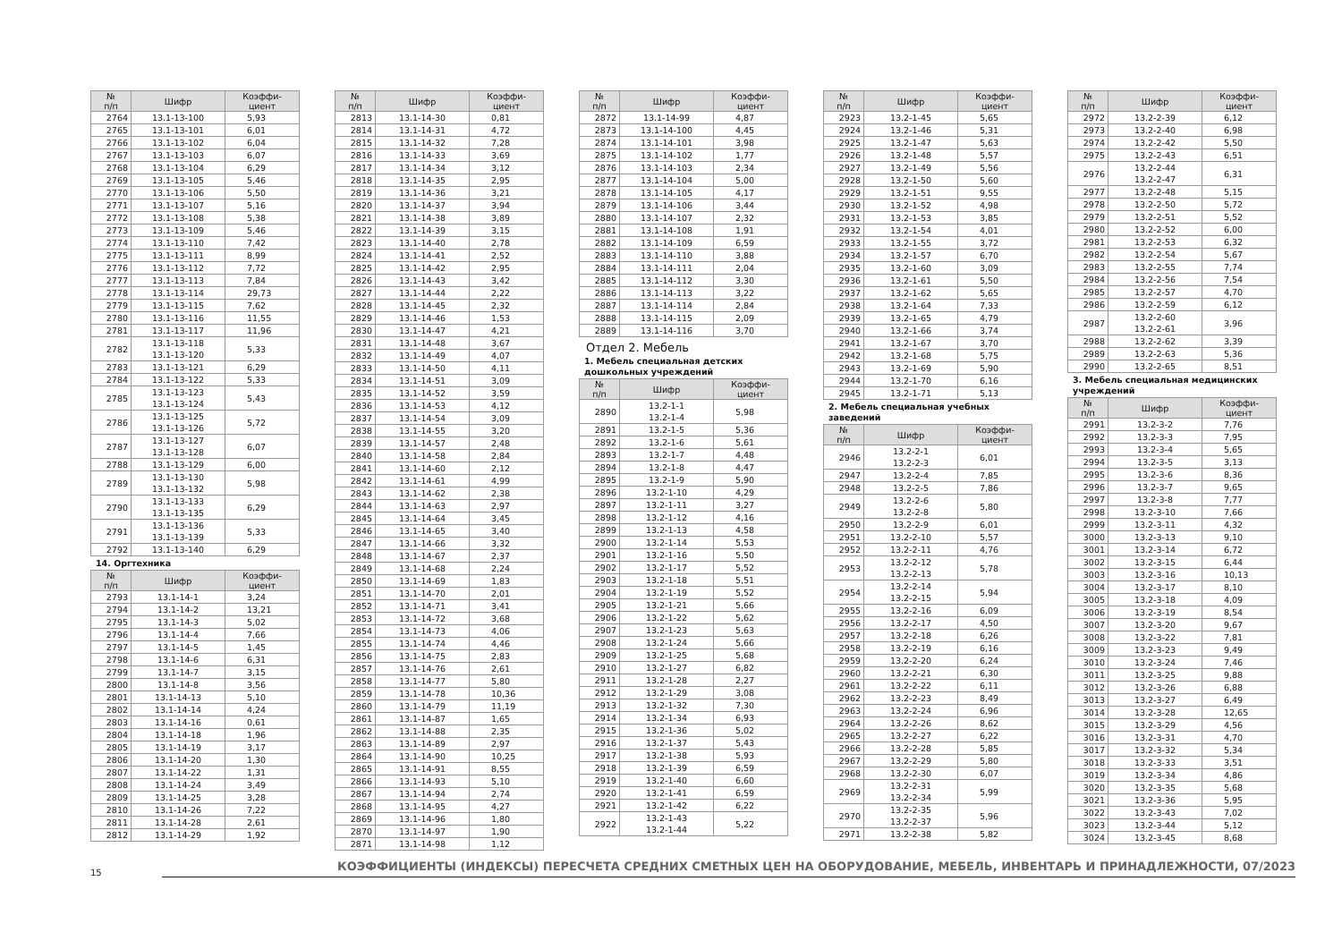| № п/п | Шифр | Коэффи- циент |
| --- | --- | --- |
| 2764 | 13.1-13-100 | 5,93 |
| 2765 | 13.1-13-101 | 6,01 |
| 2766 | 13.1-13-102 | 6,04 |
| 2767 | 13.1-13-103 | 6,07 |
| 2768 | 13.1-13-104 | 6,29 |
| 2769 | 13.1-13-105 | 5,46 |
| 2770 | 13.1-13-106 | 5,50 |
| 2771 | 13.1-13-107 | 5,16 |
| 2772 | 13.1-13-108 | 5,38 |
| 2773 | 13.1-13-109 | 5,46 |
| 2774 | 13.1-13-110 | 7,42 |
| 2775 | 13.1-13-111 | 8,99 |
| 2776 | 13.1-13-112 | 7,72 |
| 2777 | 13.1-13-113 | 7,84 |
| 2778 | 13.1-13-114 | 29,73 |
| 2779 | 13.1-13-115 | 7,62 |
| 2780 | 13.1-13-116 | 11,55 |
| 2781 | 13.1-13-117 | 11,96 |
| 2782 | 13.1-13-118 13.1-13-120 | 5,33 |
| 2783 | 13.1-13-121 | 6,29 |
| 2784 | 13.1-13-122 | 5,33 |
| 2785 | 13.1-13-123 13.1-13-124 | 5,43 |
| 2786 | 13.1-13-125 13.1-13-126 | 5,72 |
| 2787 | 13.1-13-127 13.1-13-128 | 6,07 |
| 2788 | 13.1-13-129 | 6,00 |
| 2789 | 13.1-13-130 13.1-13-132 | 5,98 |
| 2790 | 13.1-13-133 13.1-13-135 | 6,29 |
| 2791 | 13.1-13-136 13.1-13-139 | 5,33 |
| 2792 | 13.1-13-140 | 6,29 |
14. Оргтехника
| № п/п | Шифр | Коэффи- циент |
| --- | --- | --- |
| 2793 | 13.1-14-1 | 3,24 |
| 2794 | 13.1-14-2 | 13,21 |
| 2795 | 13.1-14-3 | 5,02 |
| 2796 | 13.1-14-4 | 7,66 |
| 2797 | 13.1-14-5 | 1,45 |
| 2798 | 13.1-14-6 | 6,31 |
| 2799 | 13.1-14-7 | 3,15 |
| 2800 | 13.1-14-8 | 3,56 |
| 2801 | 13.1-14-13 | 5,10 |
| 2802 | 13.1-14-14 | 4,24 |
| 2803 | 13.1-14-16 | 0,61 |
| 2804 | 13.1-14-18 | 1,96 |
| 2805 | 13.1-14-19 | 3,17 |
| 2806 | 13.1-14-20 | 1,30 |
| 2807 | 13.1-14-22 | 1,31 |
| 2808 | 13.1-14-24 | 3,49 |
| 2809 | 13.1-14-25 | 3,28 |
| 2810 | 13.1-14-26 | 7,22 |
| 2811 | 13.1-14-28 | 2,61 |
| 2812 | 13.1-14-29 | 1,92 |
| № п/п | Шифр | Коэффи- циент |
| --- | --- | --- |
| 2813 | 13.1-14-30 | 0,81 |
| 2814 | 13.1-14-31 | 4,72 |
| 2815 | 13.1-14-32 | 7,28 |
| 2816 | 13.1-14-33 | 3,69 |
| 2817 | 13.1-14-34 | 3,12 |
| 2818 | 13.1-14-35 | 2,95 |
| 2819 | 13.1-14-36 | 3,21 |
| 2820 | 13.1-14-37 | 3,94 |
| 2821 | 13.1-14-38 | 3,89 |
| 2822 | 13.1-14-39 | 3,15 |
| 2823 | 13.1-14-40 | 2,78 |
| 2824 | 13.1-14-41 | 2,52 |
| 2825 | 13.1-14-42 | 2,95 |
| 2826 | 13.1-14-43 | 3,42 |
| 2827 | 13.1-14-44 | 2,22 |
| 2828 | 13.1-14-45 | 2,32 |
| 2829 | 13.1-14-46 | 1,53 |
| 2830 | 13.1-14-47 | 4,21 |
| 2831 | 13.1-14-48 | 3,67 |
| 2832 | 13.1-14-49 | 4,07 |
| 2833 | 13.1-14-50 | 4,11 |
| 2834 | 13.1-14-51 | 3,09 |
| 2835 | 13.1-14-52 | 3,59 |
| 2836 | 13.1-14-53 | 4,12 |
| 2837 | 13.1-14-54 | 3,09 |
| 2838 | 13.1-14-55 | 3,20 |
| 2839 | 13.1-14-57 | 2,48 |
| 2840 | 13.1-14-58 | 2,84 |
| 2841 | 13.1-14-60 | 2,12 |
| 2842 | 13.1-14-61 | 4,99 |
| 2843 | 13.1-14-62 | 2,38 |
| 2844 | 13.1-14-63 | 2,97 |
| 2845 | 13.1-14-64 | 3,45 |
| 2846 | 13.1-14-65 | 3,40 |
| 2847 | 13.1-14-66 | 3,32 |
| 2848 | 13.1-14-67 | 2,37 |
| 2849 | 13.1-14-68 | 2,24 |
| 2850 | 13.1-14-69 | 1,83 |
| 2851 | 13.1-14-70 | 2,01 |
| 2852 | 13.1-14-71 | 3,41 |
| 2853 | 13.1-14-72 | 3,68 |
| 2854 | 13.1-14-73 | 4,06 |
| 2855 | 13.1-14-74 | 4,46 |
| 2856 | 13.1-14-75 | 2,83 |
| 2857 | 13.1-14-76 | 2,61 |
| 2858 | 13.1-14-77 | 5,80 |
| 2859 | 13.1-14-78 | 10,36 |
| 2860 | 13.1-14-79 | 11,19 |
| 2861 | 13.1-14-87 | 1,65 |
| 2862 | 13.1-14-88 | 2,35 |
| 2863 | 13.1-14-89 | 2,97 |
| 2864 | 13.1-14-90 | 10,25 |
| 2865 | 13.1-14-91 | 8,55 |
| 2866 | 13.1-14-93 | 5,10 |
| 2867 | 13.1-14-94 | 2,74 |
| 2868 | 13.1-14-95 | 4,27 |
| 2869 | 13.1-14-96 | 1,80 |
| 2870 | 13.1-14-97 | 1,90 |
| 2871 | 13.1-14-98 | 1,12 |
| № п/п | Шифр | Коэффи- циент |
| --- | --- | --- |
| 2872 | 13.1-14-99 | 4,87 |
| 2873 | 13.1-14-100 | 4,45 |
| 2874 | 13.1-14-101 | 3,98 |
| 2875 | 13.1-14-102 | 1,77 |
| 2876 | 13.1-14-103 | 2,34 |
| 2877 | 13.1-14-104 | 5,00 |
| 2878 | 13.1-14-105 | 4,17 |
| 2879 | 13.1-14-106 | 3,44 |
| 2880 | 13.1-14-107 | 2,32 |
| 2881 | 13.1-14-108 | 1,91 |
| 2882 | 13.1-14-109 | 6,59 |
| 2883 | 13.1-14-110 | 3,88 |
| 2884 | 13.1-14-111 | 2,04 |
| 2885 | 13.1-14-112 | 3,30 |
| 2886 | 13.1-14-113 | 3,22 |
| 2887 | 13.1-14-114 | 2,84 |
| 2888 | 13.1-14-115 | 2,09 |
| 2889 | 13.1-14-116 | 3,70 |
Отдел 2. Мебель
1. Мебель специальная детских дошкольных учреждений
| № п/п | Шифр | Коэффи- циент |
| --- | --- | --- |
| 2890 | 13.2-1-1 13.2-1-4 | 5,98 |
| 2891 | 13.2-1-5 | 5,36 |
| 2892 | 13.2-1-6 | 5,61 |
| 2893 | 13.2-1-7 | 4,48 |
| 2894 | 13.2-1-8 | 4,47 |
| 2895 | 13.2-1-9 | 5,90 |
| 2896 | 13.2-1-10 | 4,29 |
| 2897 | 13.2-1-11 | 3,27 |
| 2898 | 13.2-1-12 | 4,16 |
| 2899 | 13.2-1-13 | 4,58 |
| 2900 | 13.2-1-14 | 5,53 |
| 2901 | 13.2-1-16 | 5,50 |
| 2902 | 13.2-1-17 | 5,52 |
| 2903 | 13.2-1-18 | 5,51 |
| 2904 | 13.2-1-19 | 5,52 |
| 2905 | 13.2-1-21 | 5,66 |
| 2906 | 13.2-1-22 | 5,62 |
| 2907 | 13.2-1-23 | 5,63 |
| 2908 | 13.2-1-24 | 5,66 |
| 2909 | 13.2-1-25 | 5,68 |
| 2910 | 13.2-1-27 | 6,82 |
| 2911 | 13.2-1-28 | 2,27 |
| 2912 | 13.2-1-29 | 3,08 |
| 2913 | 13.2-1-32 | 7,30 |
| 2914 | 13.2-1-34 | 6,93 |
| 2915 | 13.2-1-36 | 5,02 |
| 2916 | 13.2-1-37 | 5,43 |
| 2917 | 13.2-1-38 | 5,93 |
| 2918 | 13.2-1-39 | 6,59 |
| 2919 | 13.2-1-40 | 6,60 |
| 2920 | 13.2-1-41 | 6,59 |
| 2921 | 13.2-1-42 | 6,22 |
| 2922 | 13.2-1-43 13.2-1-44 | 5,22 |
| № п/п | Шифр | Коэффи- циент |
| --- | --- | --- |
| 2923 | 13.2-1-45 | 5,65 |
| 2924 | 13.2-1-46 | 5,31 |
| 2925 | 13.2-1-47 | 5,63 |
| 2926 | 13.2-1-48 | 5,57 |
| 2927 | 13.2-1-49 | 5,56 |
| 2928 | 13.2-1-50 | 5,60 |
| 2929 | 13.2-1-51 | 9,55 |
| 2930 | 13.2-1-52 | 4,98 |
| 2931 | 13.2-1-53 | 3,85 |
| 2932 | 13.2-1-54 | 4,01 |
| 2933 | 13.2-1-55 | 3,72 |
| 2934 | 13.2-1-57 | 6,70 |
| 2935 | 13.2-1-60 | 3,09 |
| 2936 | 13.2-1-61 | 5,50 |
| 2937 | 13.2-1-62 | 5,65 |
| 2938 | 13.2-1-64 | 7,33 |
| 2939 | 13.2-1-65 | 4,79 |
| 2940 | 13.2-1-66 | 3,74 |
| 2941 | 13.2-1-67 | 3,70 |
| 2942 | 13.2-1-68 | 5,75 |
| 2943 | 13.2-1-69 | 5,90 |
| 2944 | 13.2-1-70 | 6,16 |
| 2945 | 13.2-1-71 | 5,13 |
2. Мебель специальная учебных заведений
| № п/п | Шифр | Коэффи- циент |
| --- | --- | --- |
| 2946 | 13.2-2-1 13.2-2-3 | 6,01 |
| 2947 | 13.2-2-4 | 7,85 |
| 2948 | 13.2-2-5 | 7,86 |
| 2949 | 13.2-2-6 13.2-2-8 | 5,80 |
| 2950 | 13.2-2-9 | 6,01 |
| 2951 | 13.2-2-10 | 5,57 |
| 2952 | 13.2-2-11 | 4,76 |
| 2953 | 13.2-2-12 13.2-2-13 | 5,78 |
| 2954 | 13.2-2-14 13.2-2-15 | 5,94 |
| 2955 | 13.2-2-16 | 6,09 |
| 2956 | 13.2-2-17 | 4,50 |
| 2957 | 13.2-2-18 | 6,26 |
| 2958 | 13.2-2-19 | 6,16 |
| 2959 | 13.2-2-20 | 6,24 |
| 2960 | 13.2-2-21 | 6,30 |
| 2961 | 13.2-2-22 | 6,11 |
| 2962 | 13.2-2-23 | 8,49 |
| 2963 | 13.2-2-24 | 6,96 |
| 2964 | 13.2-2-26 | 8,62 |
| 2965 | 13.2-2-27 | 6,22 |
| 2966 | 13.2-2-28 | 5,85 |
| 2967 | 13.2-2-29 | 5,80 |
| 2968 | 13.2-2-30 | 6,07 |
| 2969 | 13.2-2-31 13.2-2-34 | 5,99 |
| 2970 | 13.2-2-35 13.2-2-37 | 5,96 |
| 2971 | 13.2-2-38 | 5,82 |
| № п/п | Шифр | Коэффи- циент |
| --- | --- | --- |
| 2972 | 13.2-2-39 | 6,12 |
| 2973 | 13.2-2-40 | 6,98 |
| 2974 | 13.2-2-42 | 5,50 |
| 2975 | 13.2-2-43 | 6,51 |
| 2976 | 13.2-2-44 13.2-2-47 | 6,31 |
| 2977 | 13.2-2-48 | 5,15 |
| 2978 | 13.2-2-50 | 5,72 |
| 2979 | 13.2-2-51 | 5,52 |
| 2980 | 13.2-2-52 | 6,00 |
| 2981 | 13.2-2-53 | 6,32 |
| 2982 | 13.2-2-54 | 5,67 |
| 2983 | 13.2-2-55 | 7,74 |
| 2984 | 13.2-2-56 | 7,54 |
| 2985 | 13.2-2-57 | 4,70 |
| 2986 | 13.2-2-59 | 6,12 |
| 2987 | 13.2-2-60 13.2-2-61 | 3,96 |
| 2988 | 13.2-2-62 | 3,39 |
| 2989 | 13.2-2-63 | 5,36 |
| 2990 | 13.2-2-65 | 8,51 |
3. Мебель специальная медицинских учреждений
| № п/п | Шифр | Коэффи- циент |
| --- | --- | --- |
| 2991 | 13.2-3-2 | 7,76 |
| 2992 | 13.2-3-3 | 7,95 |
| 2993 | 13.2-3-4 | 5,65 |
| 2994 | 13.2-3-5 | 3,13 |
| 2995 | 13.2-3-6 | 8,36 |
| 2996 | 13.2-3-7 | 9,65 |
| 2997 | 13.2-3-8 | 7,77 |
| 2998 | 13.2-3-10 | 7,66 |
| 2999 | 13.2-3-11 | 4,32 |
| 3000 | 13.2-3-13 | 9,10 |
| 3001 | 13.2-3-14 | 6,72 |
| 3002 | 13.2-3-15 | 6,44 |
| 3003 | 13.2-3-16 | 10,13 |
| 3004 | 13.2-3-17 | 8,10 |
| 3005 | 13.2-3-18 | 4,09 |
| 3006 | 13.2-3-19 | 8,54 |
| 3007 | 13.2-3-20 | 9,67 |
| 3008 | 13.2-3-22 | 7,81 |
| 3009 | 13.2-3-23 | 9,49 |
| 3010 | 13.2-3-24 | 7,46 |
| 3011 | 13.2-3-25 | 9,88 |
| 3012 | 13.2-3-26 | 6,88 |
| 3013 | 13.2-3-27 | 6,49 |
| 3014 | 13.2-3-28 | 12,65 |
| 3015 | 13.2-3-29 | 4,56 |
| 3016 | 13.2-3-31 | 4,70 |
| 3017 | 13.2-3-32 | 5,34 |
| 3018 | 13.2-3-33 | 3,51 |
| 3019 | 13.2-3-34 | 4,86 |
| 3020 | 13.2-3-35 | 5,68 |
| 3021 | 13.2-3-36 | 5,95 |
| 3022 | 13.2-3-43 | 7,02 |
| 3023 | 13.2-3-44 | 5,12 |
| 3024 | 13.2-3-45 | 8,68 |
15
КОЭФФИЦИЕНТЫ (ИНДЕКСЫ) ПЕРЕСЧЕТА СРЕДНИХ СМЕТНЫХ ЦЕН НА ОБОРУДОВАНИЕ, МЕБЕЛЬ, ИНВЕНТАРЬ И ПРИНАДЛЕЖНОСТИ, 07/2023